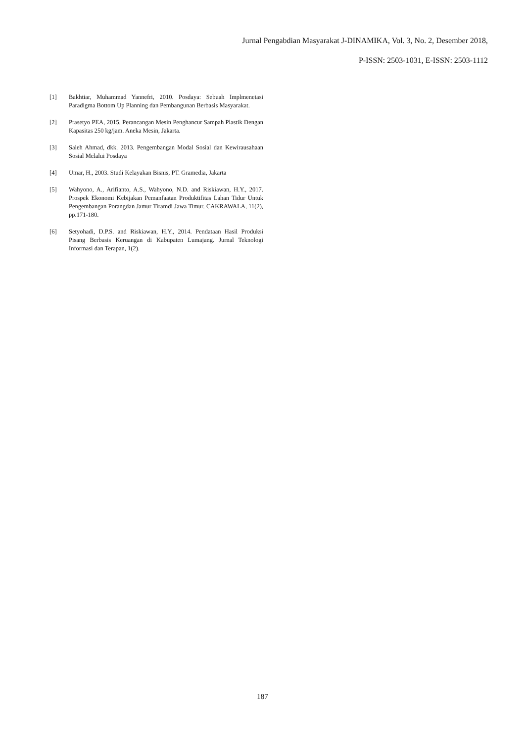Jurnal Pengabdian Masyarakat J-DINAMIKA, Vol. 3, No. 2, Desember 2018,
P-ISSN: 2503-1031, E-ISSN: 2503-1112
[1] Bakhtiar, Muhammad Yannefri, 2010. Posdaya: Sebuah Implmenetasi Paradigma Bottom Up Planning dan Pembangunan Berbasis Masyarakat.
[2] Prasetyo PEA, 2015, Perancangan Mesin Penghancur Sampah Plastik Dengan Kapasitas 250 kg/jam. Aneka Mesin, Jakarta.
[3] Saleh Ahmad, dkk. 2013. Pengembangan Modal Sosial dan Kewirausahaan Sosial Melalui Posdaya
[4] Umar, H., 2003. Studi Kelayakan Bisnis, PT. Gramedia, Jakarta
[5] Wahyono, A., Arifianto, A.S., Wahyono, N.D. and Riskiawan, H.Y., 2017. Prospek Ekonomi Kebijakan Pemanfaatan Produktifitas Lahan Tidur Untuk Pengembangan Porangdan Jamur Tiramdi Jawa Timur. CAKRAWALA, 11(2), pp.171-180.
[6] Setyohadi, D.P.S. and Riskiawan, H.Y., 2014. Pendataan Hasil Produksi Pisang Berbasis Keruangan di Kabupaten Lumajang. Jurnal Teknologi Informasi dan Terapan, 1(2).
187